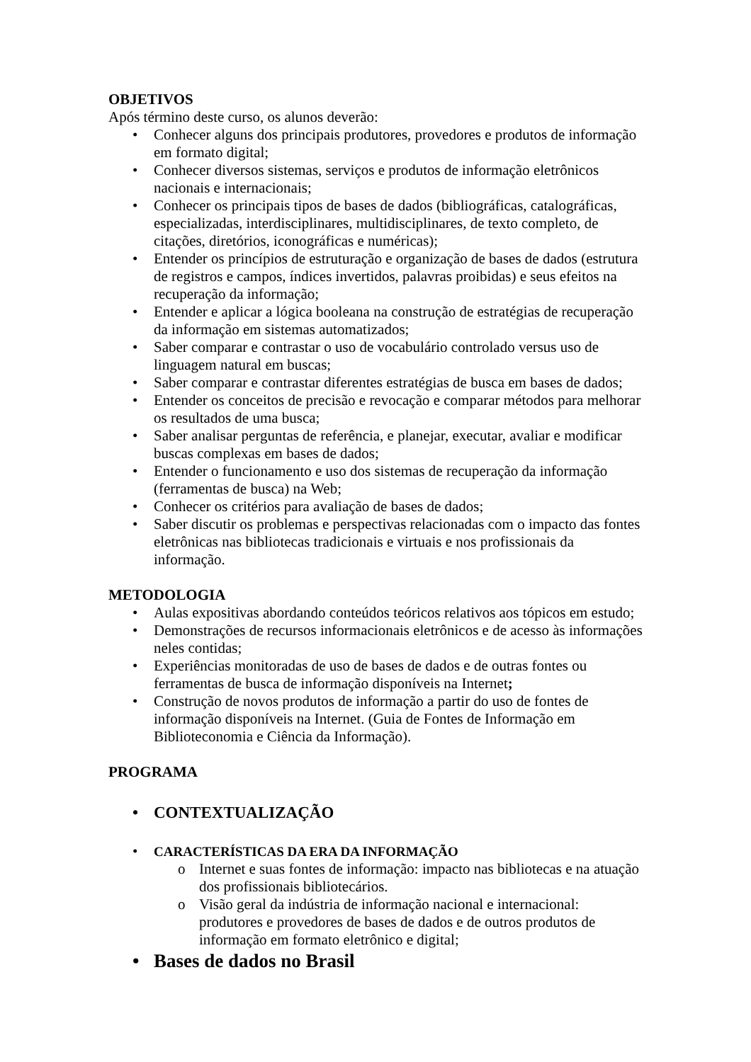OBJETIVOS
Após término deste curso, os alunos deverão:
• Conhecer alguns dos principais produtores, provedores e produtos de informação em formato digital;
• Conhecer diversos sistemas, serviços e produtos de informação eletrônicos nacionais e internacionais;
• Conhecer os principais tipos de bases de dados (bibliográficas, catalográficas, especializadas, interdisciplinares, multidisciplinares, de texto completo, de citações, diretórios, iconográficas e numéricas);
• Entender os princípios de estruturação e organização de bases de dados (estrutura de registros e campos, índices invertidos, palavras proibidas) e seus efeitos na recuperação da informação;
• Entender e aplicar a lógica booleana na construção de estratégias de recuperação da informação em sistemas automatizados;
• Saber comparar e contrastar o uso de vocabulário controlado versus uso de linguagem natural em buscas;
• Saber comparar e contrastar diferentes estratégias de busca em bases de dados;
• Entender os conceitos de precisão e revocação e comparar métodos para melhorar os resultados de uma busca;
• Saber analisar perguntas de referência, e planejar, executar, avaliar e modificar buscas complexas em bases de dados;
• Entender o funcionamento e uso dos sistemas de recuperação da informação (ferramentas de busca) na Web;
• Conhecer os critérios para avaliação de bases de dados;
• Saber discutir os problemas e perspectivas relacionadas com o impacto das fontes eletrônicas nas bibliotecas tradicionais e virtuais e nos profissionais da informação.
METODOLOGIA
• Aulas expositivas abordando conteúdos teóricos relativos aos tópicos em estudo;
• Demonstrações de recursos informacionais eletrônicos e de acesso às informações neles contidas;
• Experiências monitoradas de uso de bases de dados e de outras fontes ou ferramentas de busca de informação disponíveis na Internet;
• Construção de novos produtos de informação a partir do uso de fontes de informação disponíveis na Internet. (Guia de Fontes de Informação em Biblioteconomia e Ciência da Informação).
PROGRAMA
• CONTEXTUALIZAÇÃO
• CARACTERÍSTICAS DA ERA DA INFORMAÇÃO
o Internet e suas fontes de informação: impacto nas bibliotecas e na atuação dos profissionais bibliotecários.
o Visão geral da indústria de informação nacional e internacional: produtores e provedores de bases de dados e de outros produtos de informação em formato eletrônico e digital;
• Bases de dados no Brasil